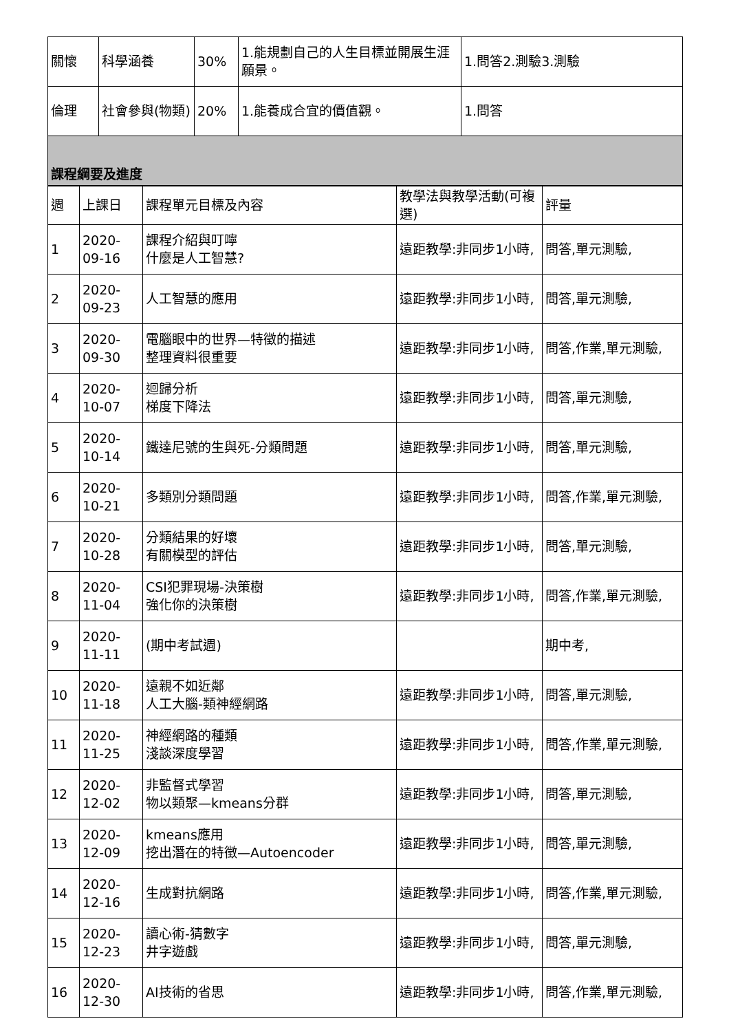| 關懷 | 科學涵養 | 30% | 1.能規劃自己的人生目標並開展生涯願景。 | 1.問答2.測驗3.測驗 |
| 倫理 | 社會參與(物類) | 20% | 1.能養成合宜的價值觀。 | 1.問答 |
| 課程綱要及進度 | | | | |
| 週 | 上課日 | 課程單元目標及內容 | 教學法與教學活動(可複選) | 評量 |
| --- | --- | --- | --- | --- |
| 1 | 2020-09-16 | 課程介紹與叮嚀 什麼是人工智慧? | 遠距教學:非同步1小時, | 問答,單元測驗, |
| 2 | 2020-09-23 | 人工智慧的應用 | 遠距教學:非同步1小時, | 問答,單元測驗, |
| 3 | 2020-09-30 | 電腦眼中的世界—特徵的描述 整理資料很重要 | 遠距教學:非同步1小時, | 問答,作業,單元測驗, |
| 4 | 2020-10-07 | 迴歸分析 梯度下降法 | 遠距教學:非同步1小時, | 問答,單元測驗, |
| 5 | 2020-10-14 | 鐵達尼號的生與死-分類問題 | 遠距教學:非同步1小時, | 問答,單元測驗, |
| 6 | 2020-10-21 | 多類別分類問題 | 遠距教學:非同步1小時, | 問答,作業,單元測驗, |
| 7 | 2020-10-28 | 分類結果的好壞 有關模型的評估 | 遠距教學:非同步1小時, | 問答,單元測驗, |
| 8 | 2020-11-04 | CSI犯罪現場-決策樹 強化你的決策樹 | 遠距教學:非同步1小時, | 問答,作業,單元測驗, |
| 9 | 2020-11-11 | (期中考試週) | | 期中考, |
| 10 | 2020-11-18 | 遠親不如近鄰 人工大腦-類神經網路 | 遠距教學:非同步1小時, | 問答,單元測驗, |
| 11 | 2020-11-25 | 神經網路的種類 淺談深度學習 | 遠距教學:非同步1小時, | 問答,作業,單元測驗, |
| 12 | 2020-12-02 | 非監督式學習 物以類聚—kmeans分群 | 遠距教學:非同步1小時, | 問答,單元測驗, |
| 13 | 2020-12-09 | kmeans應用 挖出潛在的特徵—Autoencoder | 遠距教學:非同步1小時, | 問答,單元測驗, |
| 14 | 2020-12-16 | 生成對抗網路 | 遠距教學:非同步1小時, | 問答,作業,單元測驗, |
| 15 | 2020-12-23 | 讀心術-猜數字 井字遊戲 | 遠距教學:非同步1小時, | 問答,單元測驗, |
| 16 | 2020-12-30 | AI技術的省思 | 遠距教學:非同步1小時, | 問答,作業,單元測驗, |